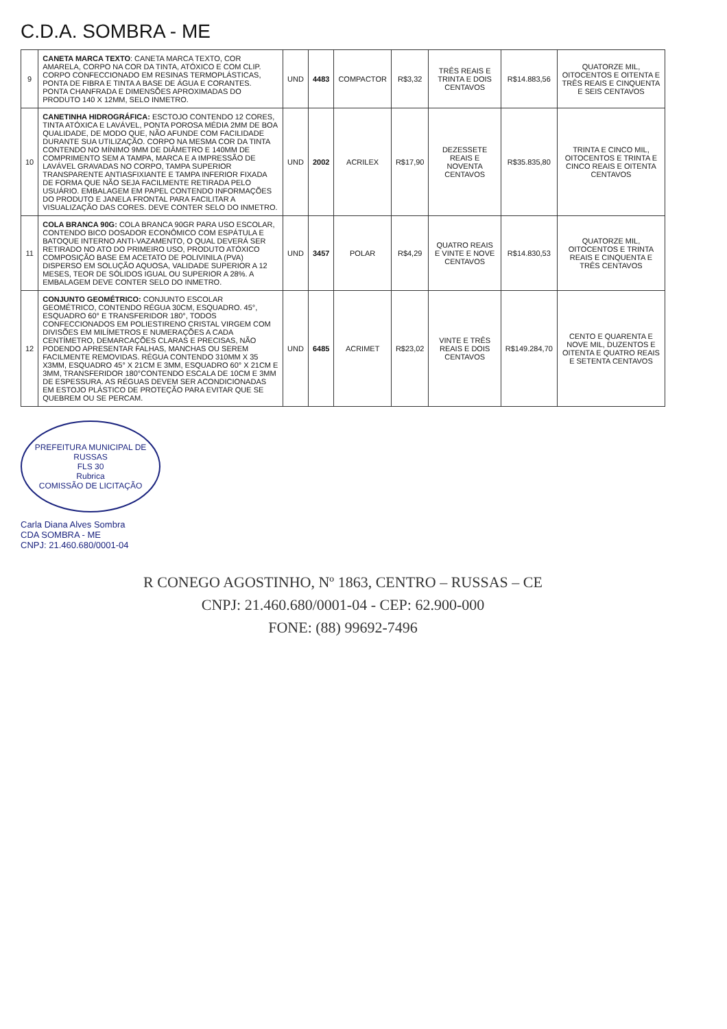C.D.A. SOMBRA - ME
| 9 | CANETA MARCA TEXTO : CANETA MARCA TEXTO, COR AMARELA, CORPO NA COR DA TINTA, ATÓXICO E COM CLIP. CORPO CONFECCIONADO EM RESINAS TERMOPLÁSTICAS, PONTA DE FIBRA E TINTA A BASE DE ÁGUA E CORANTES. PONTA CHANFRADA E DIMENSÕES APROXIMADAS DO PRODUTO 140 X 12MM, SELO INMETRO. | UND | 4483 | COMPACTOR | R$3,32 | TRÊS REAIS E TRINTA E DOIS CENTAVOS | R$14.883,56 | QUATORZE MIL, OITOCENTOS E OITENTA E TRÊS REAIS E CINQUENTA E SEIS CENTAVOS |
| 10 | CANETINHA HIDROGRÁFICA: ESCTOJO CONTENDO 12 CORES, TINTA ATÓXICA E LAVÁVEL, PONTA POROSA MÉDIA 2MM DE BOA QUALIDADE, DE MODO QUE, NÃO AFUNDE COM FACILIDADE DURANTE SUA UTILIZAÇÃO. CORPO NA MESMA COR DA TINTA CONTENDO NO MÍNIMO 9MM DE DIÂMETRO E 140MM DE COMPRIMENTO SEM A TAMPA, MARCA E A IMPRESSÃO DE LAVÁVEL GRAVADAS NO CORPO, TAMPA SUPERIOR TRANSPARENTE ANTIASFIXIANTE E TAMPA INFERIOR FIXADA DE FORMA QUE NÃO SEJA FACILMENTE RETIRADA PELO USUÁRIO. EMBALAGEM EM PAPEL CONTENDO INFORMAÇÕES DO PRODUTO E JANELA FRONTAL PARA FACILITAR A VISUALIZAÇÃO DAS CORES. DEVE CONTER SELO DO INMETRO. | UND | 2002 | ACRILEX | R$17,90 | DEZESSETE REAIS E NOVENTA CENTAVOS | R$35.835,80 | TRINTA E CINCO MIL, OITOCENTOS E TRINTA E CINCO REAIS E OITENTA CENTAVOS |
| 11 | COLA BRANCA 90G: COLA BRANCA 90GR PARA USO ESCOLAR, CONTENDO BICO DOSADOR ECONÔMICO COM ESPÁTULA E BATOQUE INTERNO ANTI-VAZAMENTO, O QUAL DEVERÁ SER RETIRADO NO ATO DO PRIMEIRO USO, PRODUTO ATÓXICO COMPOSIÇÃO BASE EM ACETATO DE POLIVINILA (PVA) DISPERSO EM SOLUÇÃO AQUOSA, VALIDADE SUPERIOR A 12 MESES, TEOR DE SÓLIDOS IGUAL OU SUPERIOR A 28%. A EMBALAGEM DEVE CONTER SELO DO INMETRO. | UND | 3457 | POLAR | R$4,29 | QUATRO REAIS E VINTE E NOVE CENTAVOS | R$14.830,53 | QUATORZE MIL, OITOCENTOS E TRINTA REAIS E CINQUENTA E TRÊS CENTAVOS |
| 12 | CONJUNTO GEOMÉTRICO: CONJUNTO ESCOLAR GEOMÉTRICO, CONTENDO RÉGUA 30CM, ESQUADRO. 45°, ESQUADRO 60° E TRANSFERIDOR 180°, TODOS CONFECCIONADOS EM POLIESTIRENO CRISTAL VIRGEM COM DIVISÕES EM MILÍMETROS E NUMERAÇÕES A CADA CENTÍMETRO, DEMARCAÇÕES CLARAS E PRECISAS, NÃO PODENDO APRESENTAR FALHAS, MANCHAS OU SEREM FACILMENTE REMOVIDAS. RÉGUA CONTENDO 310MM X 35 X3MM, ESQUADRO 45° X 21CM E 3MM, ESQUADRO 60° X 21CM E 3MM, TRANSFERIDOR 180°CONTENDO ESCALA DE 10CM E 3MM DE ESPESSURA. AS RÉGUAS DEVEM SER ACONDICIONADAS EM ESTOJO PLÁSTICO DE PROTEÇÃO PARA EVITAR QUE SE QUEBREM OU SE PERCAM. | UND | 6485 | ACRIMET | R$23,02 | VINTE E TRÊS REAIS E DOIS CENTAVOS | R$149.284,70 | CENTO E QUARENTA E NOVE MIL, DUZENTOS E OITENTA E QUATRO REAIS E SETENTA CENTAVOS |
PREFEITURA MUNICIPAL DE RUSSAS
FLS 30
Rubrica
COMISSÃO DE LICITAÇÃO
Carla Diana Alves Sombra
CDA SOMBRA - ME
CNPJ: 21.460.680/0001-04
R CONEGO AGOSTINHO, Nº 1863, CENTRO – RUSSAS – CE
CNPJ: 21.460.680/0001-04 - CEP: 62.900-000
FONE: (88) 99692-7496